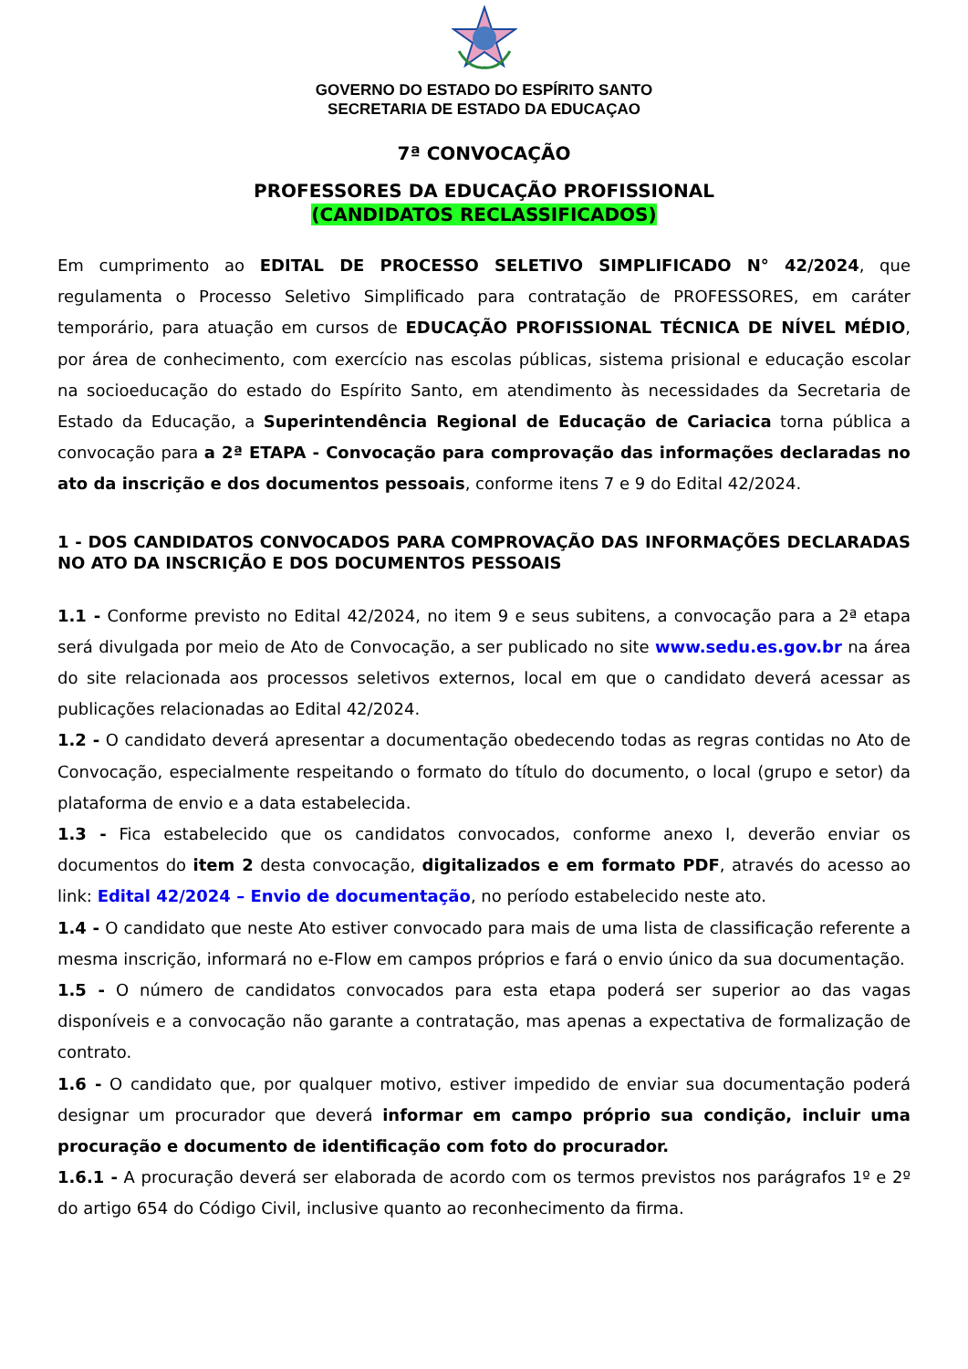GOVERNO DO ESTADO DO ESPÍRITO SANTO
SECRETARIA DE ESTADO DA EDUCAÇAO
7ª CONVOCAÇÃO
PROFESSORES DA EDUCAÇÃO PROFISSIONAL
(CANDIDATOS RECLASSIFICADOS)
Em cumprimento ao EDITAL DE PROCESSO SELETIVO SIMPLIFICADO N° 42/2024, que regulamenta o Processo Seletivo Simplificado para contratação de PROFESSORES, em caráter temporário, para atuação em cursos de EDUCAÇÃO PROFISSIONAL TÉCNICA DE NÍVEL MÉDIO, por área de conhecimento, com exercício nas escolas públicas, sistema prisional e educação escolar na socioeducação do estado do Espírito Santo, em atendimento às necessidades da Secretaria de Estado da Educação, a Superintendência Regional de Educação de Cariacica torna pública a convocação para a 2ª ETAPA - Convocação para comprovação das informações declaradas no ato da inscrição e dos documentos pessoais, conforme itens 7 e 9 do Edital 42/2024.
1 - DOS CANDIDATOS CONVOCADOS PARA COMPROVAÇÃO DAS INFORMAÇÕES DECLARADAS NO ATO DA INSCRIÇÃO E DOS DOCUMENTOS PESSOAIS
1.1 - Conforme previsto no Edital 42/2024, no item 9 e seus subitens, a convocação para a 2ª etapa será divulgada por meio de Ato de Convocação, a ser publicado no site www.sedu.es.gov.br na área do site relacionada aos processos seletivos externos, local em que o candidato deverá acessar as publicações relacionadas ao Edital 42/2024.
1.2 - O candidato deverá apresentar a documentação obedecendo todas as regras contidas no Ato de Convocação, especialmente respeitando o formato do título do documento, o local (grupo e setor) da plataforma de envio e a data estabelecida.
1.3 - Fica estabelecido que os candidatos convocados, conforme anexo I, deverão enviar os documentos do item 2 desta convocação, digitalizados e em formato PDF, através do acesso ao link: Edital 42/2024 – Envio de documentação, no período estabelecido neste ato.
1.4 - O candidato que neste Ato estiver convocado para mais de uma lista de classificação referente a mesma inscrição, informará no e-Flow em campos próprios e fará o envio único da sua documentação.
1.5 - O número de candidatos convocados para esta etapa poderá ser superior ao das vagas disponíveis e a convocação não garante a contratação, mas apenas a expectativa de formalização de contrato.
1.6 - O candidato que, por qualquer motivo, estiver impedido de enviar sua documentação poderá designar um procurador que deverá informar em campo próprio sua condição, incluir uma procuração e documento de identificação com foto do procurador.
1.6.1 - A procuração deverá ser elaborada de acordo com os termos previstos nos parágrafos 1º e 2º do artigo 654 do Código Civil, inclusive quanto ao reconhecimento da firma.